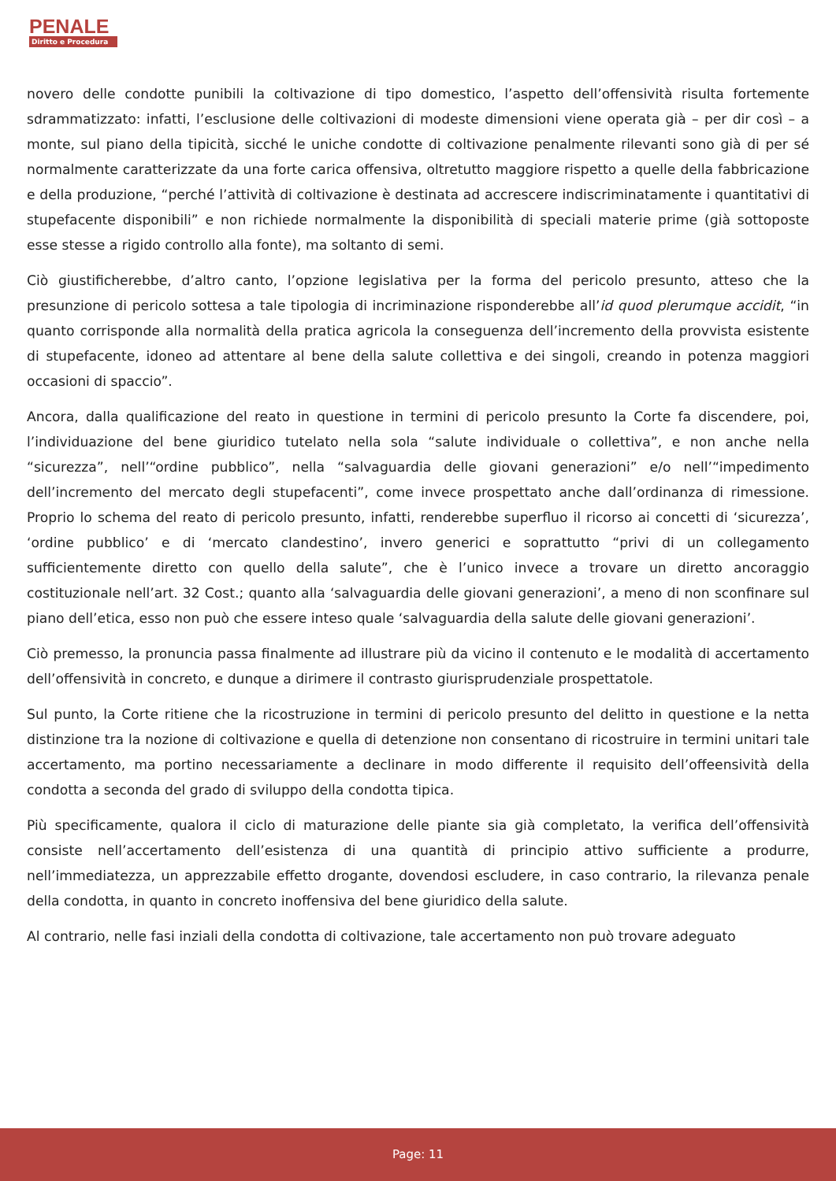PENALE
Diritto e Procedura
novero delle condotte punibili la coltivazione di tipo domestico, l’aspetto dell’offensività risulta fortemente sdrammatizzato: infatti, l’esclusione delle coltivazioni di modeste dimensioni viene operata già – per dir così – a monte, sul piano della tipicità, sicché le uniche condotte di coltivazione penalmente rilevanti sono già di per sé normalmente caratterizzate da una forte carica offensiva, oltretutto maggiore rispetto a quelle della fabbricazione e della produzione, “perché l’attività di coltivazione è destinata ad accrescere indiscriminatamente i quantitativi di stupefacente disponibili” e non richiede normalmente la disponibilità di speciali materie prime (già sottoposte esse stesse a rigido controllo alla fonte), ma soltanto di semi.
Ciò giustificherebbe, d’altro canto, l’opzione legislativa per la forma del pericolo presunto, atteso che la presunzione di pericolo sottesa a tale tipologia di incriminazione risponderebbe all’id quod plerumque accidit, “in quanto corrisponde alla normalità della pratica agricola la conseguenza dell’incremento della provvista esistente di stupefacente, idoneo ad attentare al bene della salute collettiva e dei singoli, creando in potenza maggiori occasioni di spaccio”.
Ancora, dalla qualificazione del reato in questione in termini di pericolo presunto la Corte fa discendere, poi, l’individuazione del bene giuridico tutelato nella sola “salute individuale o collettiva”, e non anche nella “sicurezza”, nell’“ordine pubblico”, nella “salvaguardia delle giovani generazioni” e/o nell’“impedimento dell’incremento del mercato degli stupefacenti”, come invece prospettato anche dall’ordinanza di rimessione. Proprio lo schema del reato di pericolo presunto, infatti, renderebbe superfluo il ricorso ai concetti di ‘sicurezza’, ‘ordine pubblico’ e di ‘mercato clandestino’, invero generici e soprattutto “privi di un collegamento sufficientemente diretto con quello della salute”, che è l’unico invece a trovare un diretto ancoraggio costituzionale nell’art. 32 Cost.; quanto alla ‘salvaguardia delle giovani generazioni’, a meno di non sconfinare sul piano dell’etica, esso non può che essere inteso quale ‘salvaguardia della salute delle giovani generazioni’.
Ciò premesso, la pronuncia passa finalmente ad illustrare più da vicino il contenuto e le modalità di accertamento dell’offensività in concreto, e dunque a dirimere il contrasto giurisprudenziale prospettatole.
Sul punto, la Corte ritiene che la ricostruzione in termini di pericolo presunto del delitto in questione e la netta distinzione tra la nozione di coltivazione e quella di detenzione non consentano di ricostruire in termini unitari tale accertamento, ma portino necessariamente a declinare in modo differente il requisito dell’offeensività della condotta a seconda del grado di sviluppo della condotta tipica.
Più specificamente, qualora il ciclo di maturazione delle piante sia già completato, la verifica dell’offensività consiste nell’accertamento dell’esistenza di una quantità di principio attivo sufficiente a produrre, nell’immediatezza, un apprezzabile effetto drogante, dovendosi escludere, in caso contrario, la rilevanza penale della condotta, in quanto in concreto inoffensiva del bene giuridico della salute.
Al contrario, nelle fasi inziali della condotta di coltivazione, tale accertamento non può trovare adeguato
Page: 11